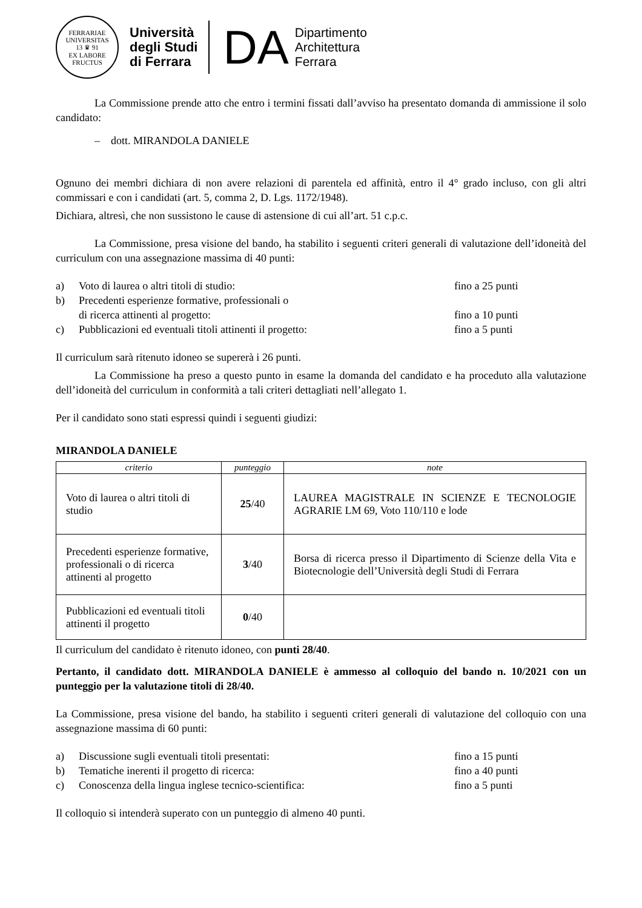FERRARIAE UNIVERSITAS
13 ♛ 91
EX LABORE FRUCTUS
Università
degli Studi
di Ferrara
DA
Dipartimento
Architettura
Ferrara
La Commissione prende atto che entro i termini fissati dall’avviso ha presentato domanda di ammissione il solo candidato:
– dott. MIRANDOLA DANIELE
Ognuno dei membri dichiara di non avere relazioni di parentela ed affinità, entro il 4° grado incluso, con gli altri commissari e con i candidati (art. 5, comma 2, D. Lgs. 1172/1948).
Dichiara, altresì, che non sussistono le cause di astensione di cui all’art. 51 c.p.c.
La Commissione, presa visione del bando, ha stabilito i seguenti criteri generali di valutazione dell’idoneità del curriculum con una assegnazione massima di 40 punti:
a) Voto di laurea o altri titoli di studio: fino a 25 punti b) Precedenti esperienze formative, professionali o
di ricerca attinenti al progetto:
fino a 10 punti c) Pubblicazioni ed eventuali titoli attinenti il progetto: fino a 5 punti
Il curriculum sarà ritenuto idoneo se supererà i 26 punti.
La Commissione ha preso a questo punto in esame la domanda del candidato e ha proceduto alla valutazione dell’idoneità del curriculum in conformità a tali criteri dettagliati nell’allegato 1.
Per il candidato sono stati espressi quindi i seguenti giudizi:
MIRANDOLA DANIELE
| criterio | punteggio | note |
| --- | --- | --- |
| Voto di laurea o altri titoli di studio | 25 /40 | LAUREA MAGISTRALE IN SCIENZE E TECNOLOGIE AGRARIE LM 69, Voto 110/110 e lode |
| Precedenti esperienze formative, professionali o di ricerca attinenti al progetto | 3 /40 | Borsa di ricerca presso il Dipartimento di Scienze della Vita e Biotecnologie dell’Università degli Studi di Ferrara |
| Pubblicazioni ed eventuali titoli attinenti il progetto | 0 /40 | |
Il curriculum del candidato è ritenuto idoneo, con punti 28/40.
Pertanto, il candidato dott. MIRANDOLA DANIELE è ammesso al colloquio del bando n. 10/2021 con un punteggio per la valutazione titoli di 28/40.
La Commissione, presa visione del bando, ha stabilito i seguenti criteri generali di valutazione del colloquio con una assegnazione massima di 60 punti:
a) Discussione sugli eventuali titoli presentati: fino a 15 punti b) Tematiche inerenti il progetto di ricerca: fino a 40 punti c) Conoscenza della lingua inglese tecnico-scientifica: fino a 5 punti
Il colloquio si intenderà superato con un punteggio di almeno 40 punti.